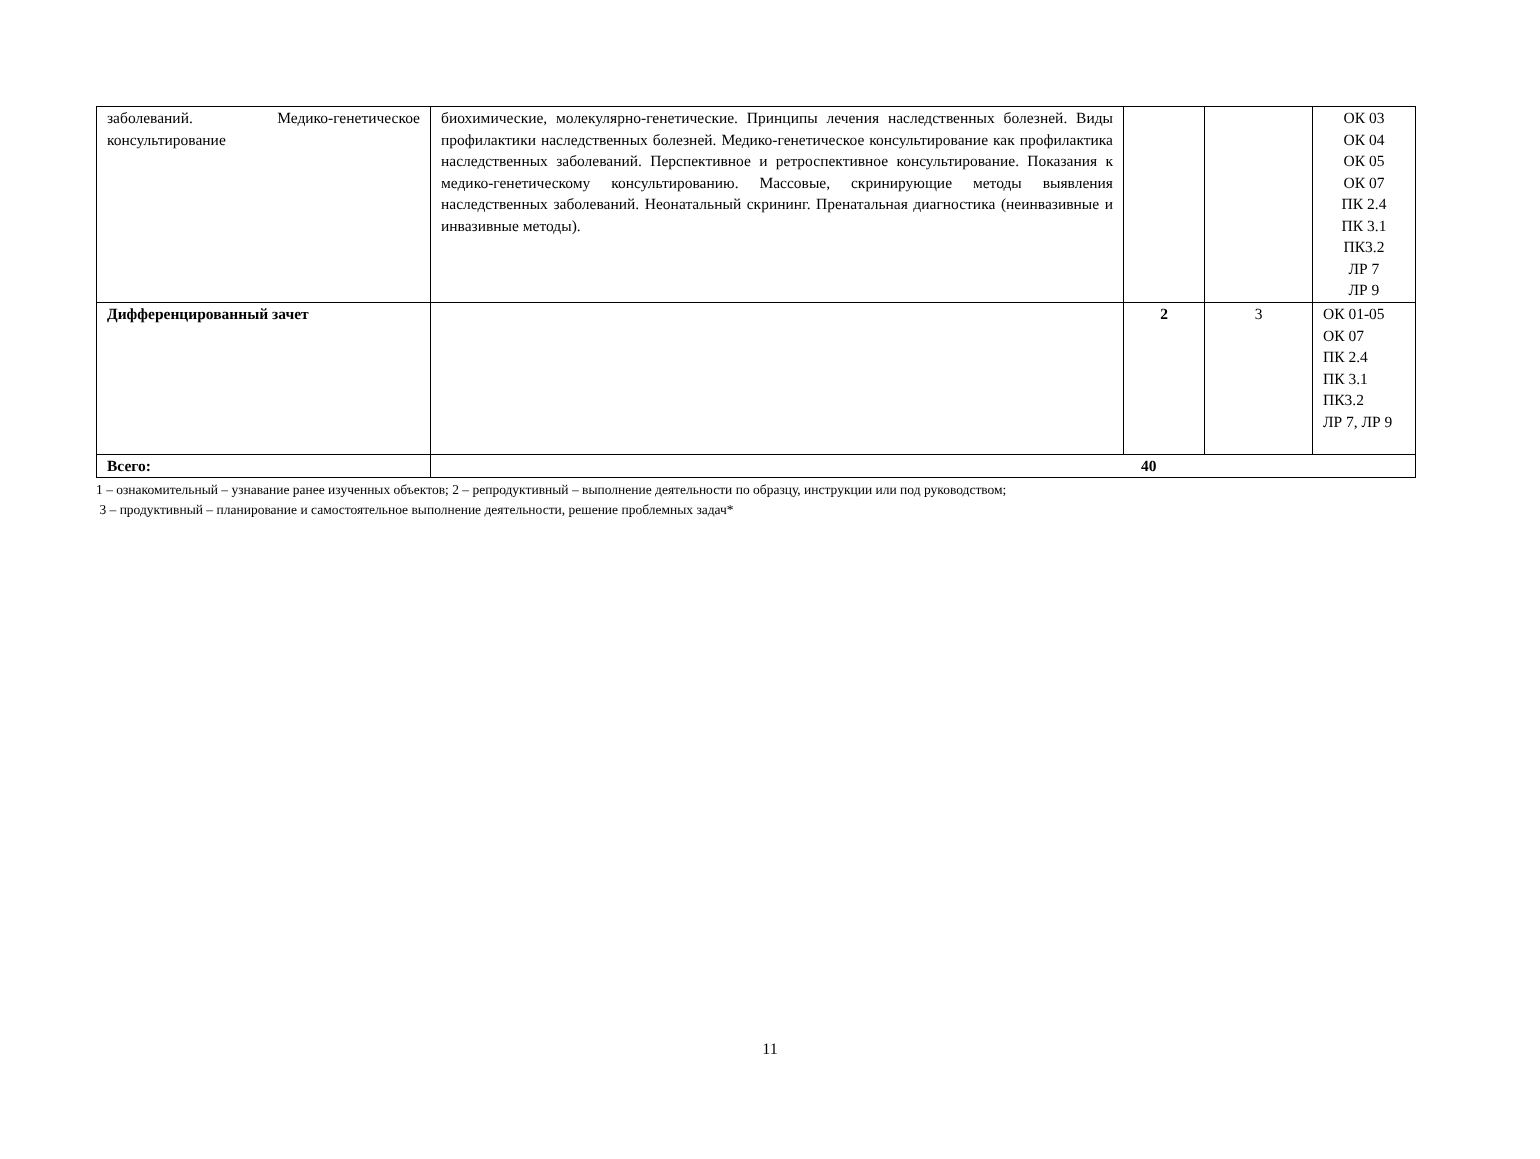| заболеваний. Медико-генетическое консультирование | биохимические, молекулярно-генетические. Принципы лечения наследственных болезней. Виды профилактики наследственных болезней. Медико-генетическое консультирование как профилактика наследственных заболеваний. Перспективное и ретроспективное консультирование. Показания к медико-генетическому консультированию. Массовые, скринирующие методы выявления наследственных заболеваний. Неонатальный скрининг. Пренатальная диагностика (неинвазивные и инвазивные методы). | | | ОК 03 ОК 04 ОК 05 ОК 07 ПК 2.4 ПК 3.1 ПК3.2 ЛР 7 ЛР 9 |
| Дифференцированный зачет | | 2 | 3 | ОК 01-05 ОК 07 ПК 2.4 ПК 3.1 ПК3.2 ЛР 7, ЛР 9 |
| Всего: | 40 | | | |
1 – ознакомительный – узнавание ранее изученных объектов; 2 – репродуктивный – выполнение деятельности по образцу, инструкции или под руководством;
3 – продуктивный – планирование и самостоятельное выполнение деятельности, решение проблемных задач*
11